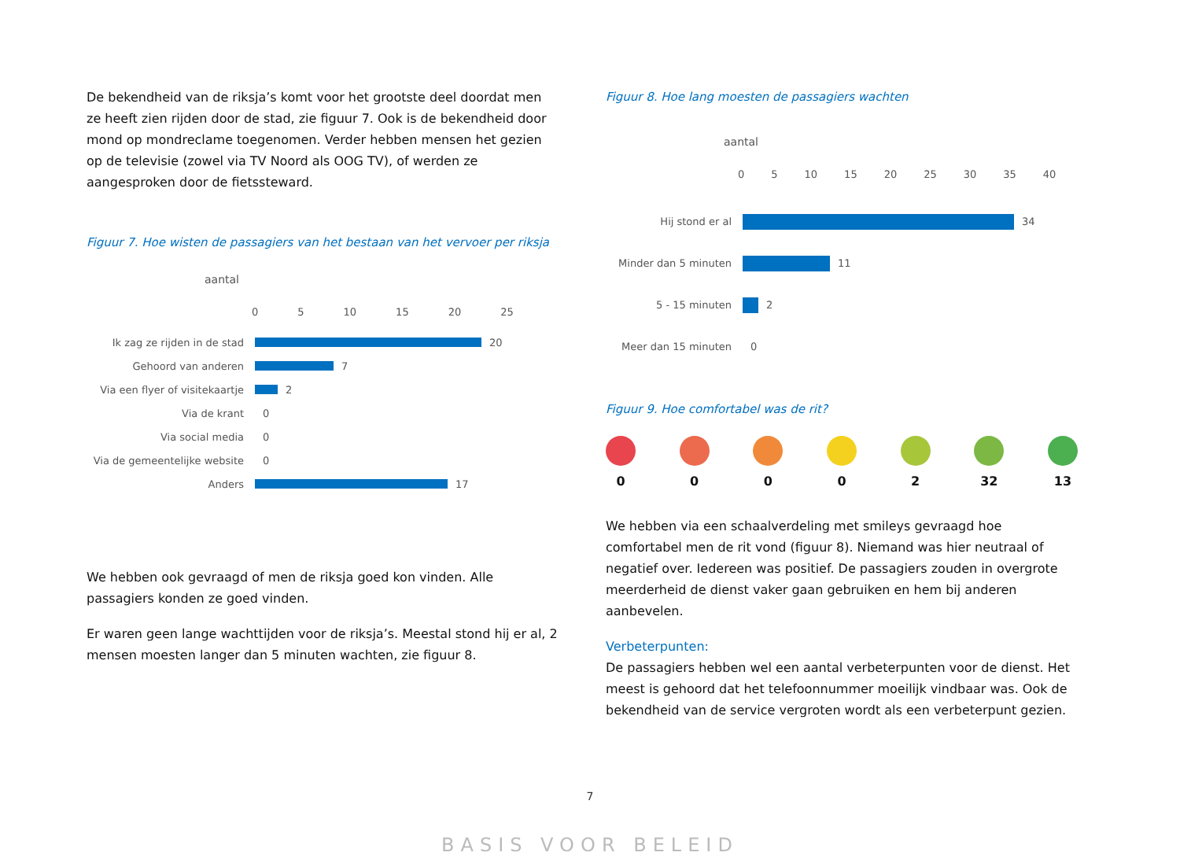De bekendheid van de riksja’s komt voor het grootste deel doordat men ze heeft zien rijden door de stad, zie figuur 7. Ook is de bekendheid door mond op mondreclame toegenomen. Verder hebben mensen het gezien op de televisie (zowel via TV Noord als OOG TV), of werden ze aangesproken door de fietssteward.
Figuur 7. Hoe wisten de passagiers van het bestaan van het vervoer per riksja
aantal
0 5 10 15 20 25
Ik zag ze rijden in de stad
20
Gehoord van anderen
7
Via een flyer of visitekaartje
2
Via de krant
0
Via social media
0
Via de gemeentelijke website
0
Anders
17
We hebben ook gevraagd of men de riksja goed kon vinden. Alle passagiers konden ze goed vinden.
Er waren geen lange wachttijden voor de riksja’s. Meestal stond hij er al, 2 mensen moesten langer dan 5 minuten wachten, zie figuur 8.
Figuur 8. Hoe lang moesten de passagiers wachten
aantal
0 5 10 15 20 25 30 35 40
Hij stond er al
34
Minder dan 5 minuten
11
5 - 15 minuten
2
Meer dan 15 minuten
0
Figuur 9. Hoe comfortabel was de rit?
0 0 0 0 2 32 13
We hebben via een schaalverdeling met smileys gevraagd hoe comfortabel men de rit vond (figuur 8). Niemand was hier neutraal of negatief over. Iedereen was positief. De passagiers zouden in overgrote meerderheid de dienst vaker gaan gebruiken en hem bij anderen aanbevelen.
Verbeterpunten:
De passagiers hebben wel een aantal verbeterpunten voor de dienst. Het meest is gehoord dat het telefoonnummer moeilijk vindbaar was. Ook de bekendheid van de service vergroten wordt als een verbeterpunt gezien.
7
BASIS VOOR BELEID